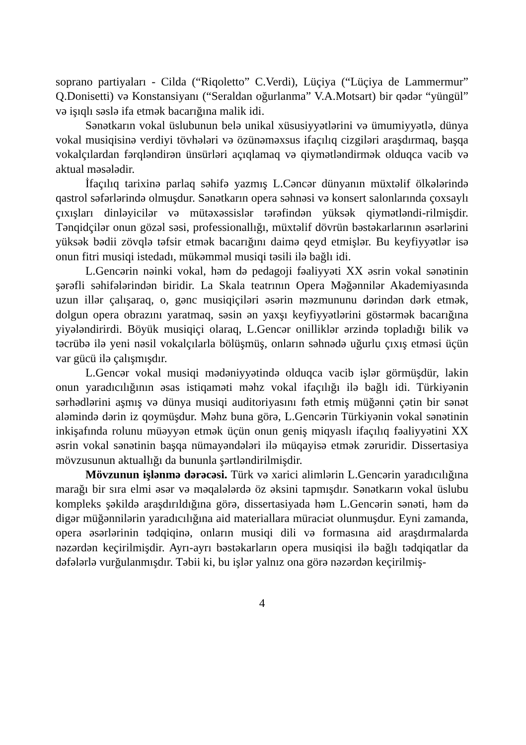soprano partiyaları - Cilda (“Riqoletto” C.Verdi), Lüçiya (“Lüçiya de Lammermur” Q.Donisetti) və Konstansiyanı (“Seraldan oğurlanma” V.A.Motsart) bir qədər “yüngül” və işıqlı səslə ifa etmək bacarığına malik idi.
Sənətkarın vokal üslubunun belə unikal xüsusiyyətlərini və ümumiyyətlə, dünya vokal musiqisinə verdiyi tövhələri və özünəməxsus ifaçılıq cizgiləri araşdırmaq, başqa vokalçılardan fərqləndirən ünsürləri açıqlamaq və qiymətləndirmək olduqca vacib və aktual məsələdir.
İfaçılıq tarixinə parlaq səhifə yazmış L.Cəncər dünyanın müxtəlif ölkələrində qastrol səfərlərində olmuşdur. Sənətkarın opera səhnəsi və konsert salonlarında çoxsaylı çıxışları dinləyicilər və mütəxəssislər tərəfindən yüksək qiymətləndi-rilmişdir. Tənqidçilər onun gözəl səsi, professionallığı, müxtəlif dövrün bəstəkarlarının əsərlərini yüksək bədii zövqlə təfsir etmək bacarığını daimə qeyd etmişlər. Bu keyfiyyətlər isə onun fitri musiqi istedadı, mükəmməl musiqi təsili ilə bağlı idi.
L.Gencərin nəinki vokal, həm də pedagoji fəaliyyəti XX əsrin vokal sənətinin şərəfli səhifələrindən biridir. La Skala teatrının Opera Məğənnilər Akademiyasında uzun illər çalışaraq, o, gənc musiqiçiləri əsərin məzmununu dərindən dərk etmək, dolgun opera obrazını yaratmaq, səsin ən yaxşı keyfiyyətlərini göstərmək bacarığına yiyələndirirdi. Böyük musiqiçi olaraq, L.Gencər onilliklər ərzində topladığı bilik və təcrübə ilə yeni nəsil vokalçılarla bölüşmüş, onların səhnədə uğurlu çıxış etməsi üçün var gücü ilə çalışmışdır.
L.Gencər vokal musiqi mədəniyyətində olduqca vacib işlər görmüşdür, lakin onun yaradıcılığının əsas istiqaməti məhz vokal ifaçılığı ilə bağlı idi. Türkiyənin sərhədlərini aşmış və dünya musiqi auditoriyasını fəth etmiş müğənni çətin bir sənət aləmində dərin iz qoymüşdur. Məhz buna görə, L.Gencərin Türkiyənin vokal sənətinin inkişafında rolunu müəyyən etmək üçün onun geniş miqyaslı ifaçılıq fəaliyyətini XX əsrin vokal sənətinin başqa nümayəndələri ilə müqayisə etmək zəruridir. Dissertasiya mövzusunun aktuallığı da bununla şərtləndirilmişdir.
Mövzunun işlənmə dərəcəsi. Türk və xarici alimlərin L.Gencərin yaradıcılığına marağı bir sıra elmi əsər və məqalələrdə öz əksini tapmışdır. Sənətkarın vokal üslubu kompleks şəkildə araşdırıldığına görə, dissertasiyada həm L.Gencərin sənəti, həm də digər müğənnilərin yaradıcılığına aid materiallara müraciət olunmuşdur. Eyni zamanda, opera əsərlərinin tədqiqinə, onların musiqi dili və formasına aid araşdırmalarda nəzərdən keçirilmişdir. Ayrı-ayrı bəstəkarların opera musiqisi ilə bağlı tədqiqatlar da dəfələrlə vurğulanmışdır. Təbii ki, bu işlər yalnız ona görə nəzərdən keçirilmiş-
4